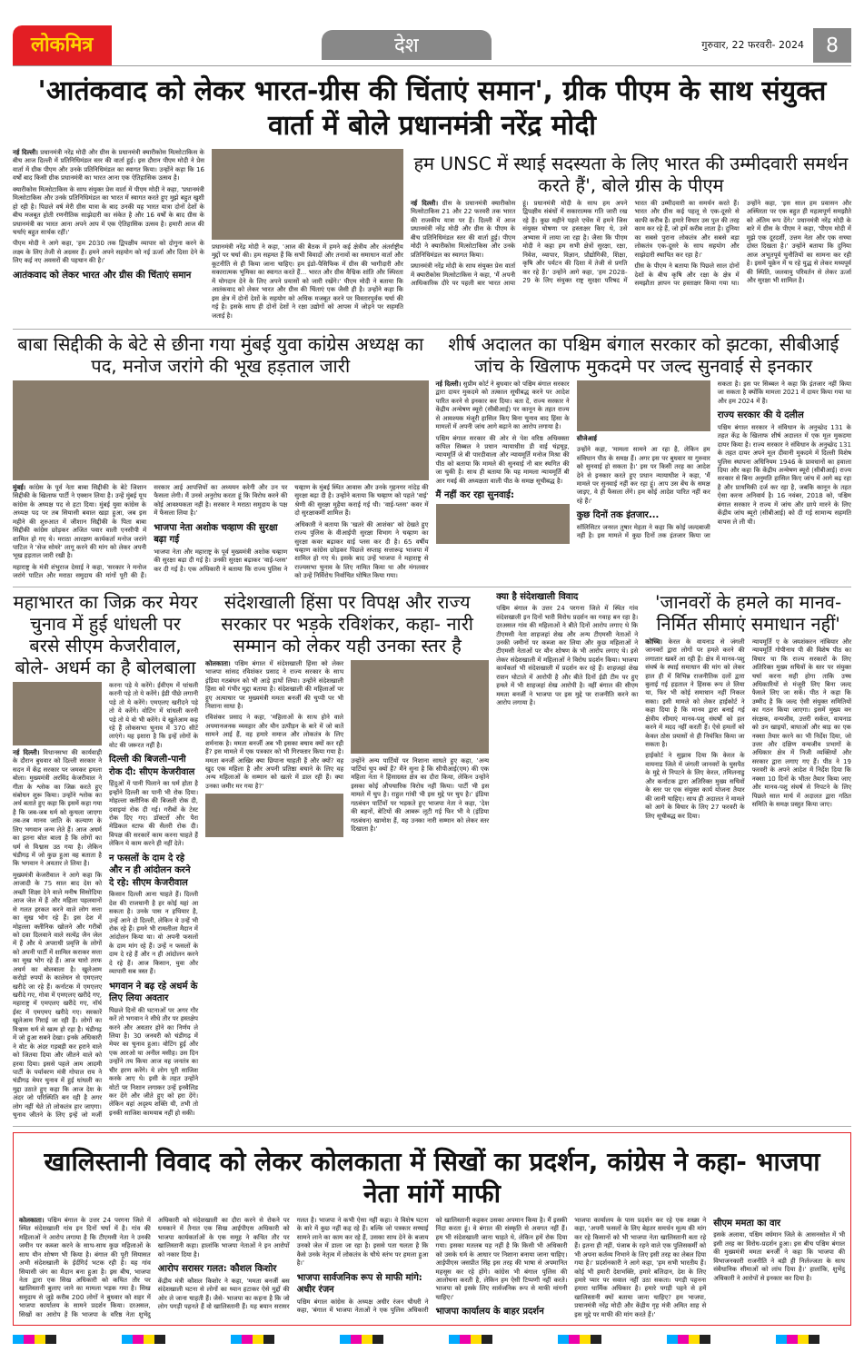लोकमित्र
देश
गुरुवार, 22 फरवरी- 2024
8
'आतंकवाद को लेकर भारत-ग्रीस की चिंताएं समान', ग्रीक पीएम के साथ संयुक्त वार्ता में बोले प्रधानमंत्री नरेंद्र मोदी
नई दिल्ली। प्रधानमंत्री नरेंद्र मोदी और ग्रीस के प्रधानमंत्री क्यारीकोस मित्सोटाकिस के बीच आज दिल्ली में प्रतिनिधिमंडल स्तर की वार्ता हुई। इस दौरान पीएम मोदी ने प्रेस वार्ता में ग्रीक पीएम और उनके प्रतिनिधिमंडल का स्वागत किया। उन्होंने कहा कि 16 वर्षों बाद किसी ग्रीक प्रधानमंत्री का भारत आना एक ऐतिहासिक उत्सव है।
क्यारीकोस मित्सोटाकिस के साथ संयुक्त प्रेस वार्ता में पीएम मोदी ने कहा, 'प्रधानमंत्री मित्सोटाकिस और उनके प्रतिनिधिमंडल का भारत में स्वागत करते हुए मुझे बहुत खुशी हो रही है। पिछले वर्ष मेरी ग्रीस यात्रा के बाद उनकी यह भारत यात्रा दोनों देशों के बीच मजबूत होती रणनीतिक साझेदारी का संकेत है और 16 वर्षों के बाद ग्रीस के प्रधानमंत्री का भारत आना अपने आप में एक ऐतिहासिक उत्सव है। हमारी आज की चर्चाएं बहुत सार्थक रहीं।'
पीएम मोदी ने आगे कहा, 'हम 2030 तक द्विपक्षीय व्यापार को दोगुना करने के लक्ष्य के लिए तेजी से अग्रसर हैं। हमने अपने सहयोग को नई ऊर्जा और दिशा देने के लिए कई नए अवसरों की पहचान की है।'
आतंकवाद को लेकर भारत और ग्रीस की चिंताएं समान
प्रधानमंत्री नरेंद्र मोदी ने कहा, 'आज की बैठक में हमने कई क्षेत्रीय और अंतर्राष्ट्रीय मुद्दों पर चर्चा की। हम सहमत हैं कि सभी विवादों और तनावों का समाधान वार्ता और कूटनीति से ही किया जाना चाहिए। हम इंडो-पैसिफिक में ग्रीस की भागीदारी और सकारात्मक भूमिका का स्वागत करते हैं... भारत और ग्रीस वैश्विक शांति और स्थिरता में योगदान देने के लिए अपने प्रयासों को जारी रखेंगे।' पीएम मोदी ने बताया कि आतंकवाद को लेकर भारत और ग्रीस की चिंताएं एक जैसी ही है। उन्होंने कहा कि इस क्षेत्र में दोनों देशों के सहयोग को अधिक मजबूत करने पर विस्तारपूर्वक चर्चा की गई है। इसके साथ ही दोनों देशों ने रक्षा उद्योगों को आपस में जोड़ने पर सहमति जताई है।
हम UNSC में स्थाई सदस्यता के लिए भारत की उम्मीदवारी समर्थन करते हैं', बोले ग्रीस के पीएम
नई दिल्ली। ग्रीस के प्रधानमंत्री क्यारीकोस मित्सोटाकिस 21 और 22 फरवरी तक भारत की राजकीय यात्रा पर हैं। दिल्ली में आज प्रधानमंत्री नरेंद्र मोदी और ग्रीस के पीएम के बीच प्रतिनिधिमंडल स्तर की वार्ता हुई। पीएम मोदी ने क्यारीकोस मित्सोटाकिस और उनके प्रतिनिधिमंडल का स्वागत किया।
प्रधानमंत्री नरेंद्र मोदी के साथ संयुक्त प्रेस वार्ता में क्यारीकोस मित्सोटाकिस ने कहा, 'मैं अपनी आधिकारिक दौरे पर पहली बार भारत आया हूं। प्रधानमंत्री मोदी के साथ हम अपने द्विपक्षीय संबंधों में सकारात्मक गति जारी रख रहे हैं। कुछ महीने पहले एथेंस में हमने जिस संयुक्त घोषणा पर हस्ताक्षर किए थे, उसे अभ्यास में लाया जा रहा है। जैसा कि पीएम मोदी ने कहा हम सभी क्षेत्रों सुरक्षा, रक्षा, निवेश, व्यापार, विज्ञान, प्रौद्योगिकी, शिक्षा, कृषि और पर्यटन की दिशा में तेजी से प्रगति कर रहे हैं।' उन्होंने आगे कहा, 'हम 2028-29 के लिए संयुक्त राष्ट्र सुरक्षा परिषद में भारत की उम्मीदवारी का समर्थन करते हैं। भारत और ग्रीस कई पहलू से एक-दूसरे से काफी करीब हैं। हमारे विचार उस पुल की तरह काम कर रहे हैं, जो हमें करीब लाता है। दुनिया का सबसे पुराना लोकतंत्र और सबसे बड़ा लोकतंत्र एक-दूसरे के साथ सहयोग और साझेदारी स्थापित कर रहा है।'
ग्रीस के पीएम ने बताया कि पिछले साल दोनों देशों के बीच कृषि और रक्षा के क्षेत्र में समझौता ज्ञापन पर हस्ताक्षर किया गया था। उन्होंने कहा, 'इस साल हम प्रवासन और अस्थिरता पर एक बहुत ही महत्वपूर्ण समझौते को अंतिम रूप देंगे।' प्रधानमंत्री नरेंद्र मोदी के बारे में ग्रीस के पीएम ने कहा, 'पीएम मोदी में मुझे एक दूरदर्शी, उत्तम नेता और एक सच्चा दोस्त दिखता है।' उन्होंने बताया कि दुनिया आज अभूतपूर्व चुनौतियों का सामना कर रही है। इसमें यूक्रेन में च रहे युद्ध से लेकर मध्यपूर्व की स्थिति, जलवायु परिवर्तन से लेकर ऊर्जा और सुरक्षा भी शामिल है।
बाबा सिद्दीकी के बेटे से छीना गया मुंबई युवा कांग्रेस अध्यक्ष का पद, मनोज जरांगे की भूख हड़ताल जारी
मुंबई। कांग्रेस के पूर्व नेता बाबा सिद्दीकी के बेटे जिशान सिद्दीकी के खिलाफ पार्टी ने एक्शन लिया है। उन्हें मुंबई यूथ कांग्रेस के अध्यक्ष पद से हटा दिया। मुंबई युवा कांग्रेस के अध्यक्ष पद पर तब सियासी बवाल खड़ा हुआ, जब इस महीने की शुरुआत में जीशान सिद्दीकी के पिता बाबा सिद्दीकी कांग्रेस छोड़कर अजित पवार वाली एनसीपी में शामिल हो गए थे। मराठा आरक्षण कार्यकर्ता मनोज जरांगे पाटिल ने 'सेज सोयरे' लागू करने की मांग को लेकर अपनी भूख हड़ताल जारी रखी है।
महाराष्ट्र के मंत्री शंभुराज देसाई ने कहा, 'सरकार ने मनोज जरांगे पाटिल और मराठा समुदाय की मांगों पूरी की हैं। सरकार आई आपत्तियों का अध्ययन करेगी और उन पर फैसला लेगी। मैं उनसे अनुरोध करता हूं कि विरोध करने की कोई आवश्यकता नहीं है। सरकार ने मराठा समुदाय के पक्ष में फैसला लिया है।'
भाजपा नेता अशोक चव्हाण की सुरक्षा बढ़ा गई
भाजपा नेता और महाराष्ट्र के पूर्व मुख्यमंत्री अशोक चव्हाण की सुरक्षा बढ़ा दी गई है। उनकी सुरक्षा बढ़ाकर 'वाई-प्लस' कर दी गई है। एक अधिकारी ने बताया कि राज्य पुलिस ने चव्हाण के मुंबई स्थित आवास और उनके गृहनगर नांदेड़ की सुरक्षा बढ़ा दी है। उन्होंने बताया कि चव्हाण को पहले 'वाई' श्रेणी की सुरक्षा मुहैया कराई गई थी। 'वाई-प्लस' कवर में दो सुरक्षाकर्मी शामिल हैं।
अधिकारी ने बताया कि 'खतरे की आशंका' को देखते हुए राज्य पुलिस के वीआईपी सुरक्षा विभाग ने चव्हाण का सुरक्षा कवर बढ़ाकर वाई प्लस कर दी है। 65 वर्षीय चव्हाण कांग्रेस छोड़कर पिछले सप्ताह सत्तारूढ़ भाजपा में शामिल हो गए थे। इसके बाद उन्हें भाजपा ने महाराष्ट्र से राज्यसभा चुनाव के लिए नामित किया था और मंगलवार को उन्हें निर्विरोध निर्वाचित घोषित किया गया।
शीर्ष अदालत का पश्चिम बंगाल सरकार को झटका, सीबीआई जांच के खिलाफ मुकदमे पर जल्द सुनवाई से इनकार
नई दिल्ली। सुप्रीम कोर्ट ने बुधवार को पश्चिम बंगाल सरकार द्वारा दायर मुकदमे को तत्काल सूचीबद्ध करने पर आदेश पारित करने से इनकार कर दिया। बता दें, राज्य सरकार ने केंद्रीय अन्वेषण ब्यूरो (सीबीआई) पर कानून के तहत राज्य से आवश्यक मंजूरी हासिल किए बिना चुनाव बाद हिंसा के मामलों में अपनी जांच आगे बढ़ाने का आरोप लगाया है।
पश्चिम बंगाल सरकार की ओर से पेश वरिष्ठ अधिवक्ता कपिल सिब्बल ने प्रधान न्यायाधीश डी वाई चंद्रचूड़, न्यायमूर्ति जे बी पारदीवाला और न्यायमूर्ति मनोज मिश्रा की पीठ को बताया कि मामले की सुनवाई नौ बार स्थगित की जा चुकी है। साथ ही बताया कि यह मामला न्यायमूर्ति बी आर गवई की अध्यक्षता वाली पीठ के समक्ष सूचीबद्ध है।
मैं नहीं कर रहा सुनवाई:
सीजेआई
उन्होंने कहा, 'मामला सामने आ रहा है, लेकिन हम संविधान पीठ के समक्ष हैं। अगर इस पर बुधवार या गुरुवार को सुनवाई हो सकता है।' इस पर किसी तरह का आदेश देने से इनकार करते हुए प्रधान न्यायाधीश ने कहा, 'मैं मामले पर सुनवाई नहीं कर रहा हूं। आप उस बेंच के समक्ष जाइए, वे ही फैसला लेंगे। हम कोई आदेश पारित नहीं कर रहे हैं।'
कुछ दिनों तक इंतजार...
सॉलिसिटर जनरल तुषार मेहता ने कहा कि कोई जल्दबाजी नहीं है। इस मामले में कुछ दिनों तक इंतजार किया जा सकता है। इस पर सिब्बल ने कहा कि इंतजार नहीं किया जा सकता है क्योंकि मामला 2021 में दायर किया गया था और हम 2024 में हैं।
राज्य सरकार की ये दलील
पश्चिम बंगाल सरकार ने संविधान के अनुच्छेद 131 के तहत केंद्र के खिलाफ शीर्ष अदालत में एक मूल मुकदमा दायर किया है। राज्य सरकार ने संविधान के अनुच्छेद 131 के तहत दायर अपने मूल दीवानी मुकदमे में दिल्ली विशेष पुलिस स्थापना अधिनियम 1946 के प्रावधानों का हवाला दिया और कहा कि केंद्रीय अन्वेषण ब्यूरो (सीबीआई) राज्य सरकार से बिना अनुमति हासिल किए जांच में आगे बढ़ रहा है और प्राथमिकी दर्ज कर रहा है, जबकि कानून के तहत ऐसा करना अनिवार्य है। 16 नवंबर, 2018 को, पश्चिम बंगाल सरकार ने राज्य में जांच और छापे मारने के लिए केंद्रीय जांच ब्यूरो (सीबीआई) को दी गई सामान्य सहमति वापस ले ली थी।
महाभारत का जिक्र कर मेयर चुनाव में हुई धांधली पर बरसे सीएम केजरीवाल, बोले- अधर्म का है बोलबाला
नई दिल्ली। विधानसभा की कार्यवाही के दौरान बुधवार को दिल्ली सरकार ने सदन में केंद्र सरकार पर जमकर हमला बोला। मुख्यमंत्री अरविंद केजरीवाल ने गीता के श्लोक का जिक्र करते हुए संबोधन शुरू किया। उन्होंने श्लोक का अर्थ बताते हुए कहा कि इसमें कहा गया है कि जब-जब धर्म को कुचला जाएगा तब-तब मानव जाति के कल्याण के लिए भगवान जन्म लेते हैं। आज अधर्म का इतना बोल बाला है कि लोगों का धर्म से विश्वास उठ गया है। लेकिन चंडीगढ़ में जो कुछ हुआ वह बताता है कि भगवान ने अवतार ले लिया है।
मुख्यमंत्री केजरीवाल ने आगे कहा कि आजादी के 75 साल बाद देश को अच्छी शिक्षा देने वाले मनीष सिसोदिया आज जेल में हैं और महिला पहलवानों से गलत हरकत करने वाले लोग सत्ता का सुख भोग रहे हैं। इस देश में मोहल्ला क्लीनिक खोलने और गरीबों को दवा दिलवाने वाले सत्येंद्र जैन जेल में हैं और ये अपराधी प्रवृत्ति के लोगों को अपनी पार्टी में शामिल कराकर सत्ता का सुख भोग रहे हैं। आज चारो तरफ अधर्म का बोलबाला है। खुलेआम करोड़ो रुपयों के कालेधन से एमएलए खरीदे जा रहे हैं। कर्नाटक में एमएलए खरीदे गए, गोवा में एमएलए खरीदे गए, महाराष्ट्र में एमएलए खरीदे गए, नॉर्थ ईस्ट में एमएमए खरीदे गए। सरकारें खुलेआम गिराई जा रही हैं। लोगों का विश्वास धर्म से खत्म हो रहा है। चंडीगढ़ में जो हुआ सबने देखा। इनके अधिकारी ने वोट के अंदर गड़बड़ी कर हराने वाले को जितवा दिया और जीतने वाले को हरवा दिया। इससे पहले आम आदमी पार्टी के पर्यावरण मंत्री गोपाल राय ने चंडीगढ़ मेयर चुनाव में हुई धांधली का मुद्दा उठाते हुए कहा कि आज देश के अंदर जो परिस्थिति बन रही है अगर लोग नहीं चेते तो लोकतंत्र हार जाएगा। चुनाव जीतने के लिए इन्हें जो मर्जी करना पड़े ये करेंगे। ईवीएम में धांधली करनी पड़े तो ये करेंगे। ईडी पीछे लगानी पड़े तो ये करेंगे। एमएलए खरीदने पड़े तो ये करेंगे। वोटिंग में धांधली करनी पड़े तो ये वो भी करेंगे। ये खुलेआम कह रहे हैं लोकसभा चुनाव में 370 सीटें लाएंगे। यह इशारा है कि इन्हें लोगों के वोट की जरूरत नहीं है।
दिल्ली की बिजली-पानी रोक दी: सीएम केजरीवाल
हिंदुओं में पानी पिलाने का धर्म होता है इन्होंने दिल्ली का पानी भी रोक दिया। मोहल्ला क्लीनिक की बिजली रोक दी, दवाइयां रोक दी गई। गरीबों के टेस्ट रोक दिए गए। डॉक्टरों और पैरा मेडिकल स्टाफ की सैलरी रोक दी। विपक्ष की सरकारें काम करना चाहते हैं लेकिन ये काम करने ही नहीं देते।
न फसलों के दाम दे रहे और न ही आंदोलन करने दे रहे: सीएम केजरीवाल
किसान दिल्ली आना चाहते हैं। दिल्ली देश की राजधानी है हर कोई यहां आ सकता है। उनके पास न हथियार है, उन्हें आने दो दिल्ली, लेकिन ये उन्हें भी रोक रहे हैं। हमने भी रामलीला मैदान में आंदोलन किया था। वो अपनी फसलों के दाम मांग रहे हैं। उन्हें न फसलों के दाम दे रहे हैं और न ही आंदोलन करने दे रहे हैं। आज किसान, युवा और व्यापारी सब त्रस्त हैं।
भगवान ने बढ़ रहे अधर्म के लिए लिया अवतार
पिछले दिनों की घटनाओं पर अगर गौर करें तो भगवान ने सीधे तौर पर हस्तक्षेप करने और अवतार होने का निर्णय ले लिया है। 30 जनवरी को चंडीगढ़ में मेयर का चुनाव हुआ। वोटिंग हुई और एक आरओ था अनील मसीह। उस दिन उन्होंने तय किया आज वह जनतंत्र का चीर हरण करेंगे। ये लोग पूरी साजिश करके आए थे। इसी के तहत उन्होंने वोटों पर निशान लगाकर उन्हें इनवैलिड कर देंगे और जीते हुए को हरा देंगे। लेकिन वहां अदृश्य शक्ति थी, तभी तो इनकी साजिश कामयाब नहीं हो सकी।
संदेशखाली हिंसा पर विपक्ष और राज्य सरकार पर भड़के रविशंकर, कहा- नारी सम्मान को लेकर यही उनका स्तर है
कोलकाता। पश्चिम बंगाल में संदेशखाली हिंसा को लेकर भाजपा सांसद रविशंकर प्रसाद ने राज्य सरकार के साथ इंडिया गठबंधन को भी आड़े हाथों लिया। उन्होंने संदेशखाली हिंसा को गंभीर मुद्दा बताया है। संदेशखाली की महिलाओं पर हुए अत्याचार पर मुख्यमंत्री ममता बनर्जी की चुप्पी पर भी निशाना साधा है।
रविशंकर प्रसाद ने कहा, 'महिलाओं के साथ होने वाले अपमानजनक व्यवहार और यौन उत्पीड़न के बारे में जो बातें सामने आई हैं, वह हमारे समाज और लोकतंत्र के लिए शर्मनाक है। ममता बनर्जी अब भी इसका बचाव क्यों कर रही हैं? इस मामले में एक पत्रकार को भी गिरफ्तार किया गया है। ममता बनर्जी आखिर क्या छिपाना चाहती हैं और क्यों? वह खुद एक महिला है और अपनी प्रतिष्ठा बचाने के लिए वह अन्य महिलाओं के सम्मान को खतरे में डाल रही हैं। क्या उनका जमीर मर गया है?'
उन्होंने अन्य पार्टियों पर निशाना साधते हुए कहा, 'अन्य पार्टियां चुप क्यों हैं? मैंने सुना है कि सीपीआई(एम) की एक महिला नेता ने हिंसाग्रस्त क्षेत्र का दौरा किया, लेकिन उन्होंने इसका कोई औपचारिक विरोध नहीं किया। पार्टी भी इस मामले में चुप है। राहुल गांधी भी इस मुद्दे पर चुप है।' इंडिया गठबंधन पार्टियों पर भड़कते हुए भाजपा नेता ने कहा, 'देश की बहनों, बेटियों की आबरू लूटी गई फिर भी वे (इंडिया गठबंधन) खामोश हैं, यह उनका नारी सम्मान को लेकर स्तर दिखाता है।'
क्या है संदेशखाली विवाद
पश्चिम बंगाल के उत्तर 24 परगना जिले में स्थित गांव संदेशखाली इन दिनों भारी विरोध प्रदर्शन का गवाह बन रहा है। दरअसल गांव की महिलाओं ने बीते दिनों आरोप लगाए थे कि टीएमसी नेता शाहजहां शेख और अन्य टीएमसी नेताओं ने उनकी जमीनों पर कब्जा कर लिया और कुछ महिलाओं ने टीएमसी नेताओं पर यौन शोषण के भी आरोप लगाए थे। इसे लेकर संदेशखाली में महिलाओं ने विरोध प्रदर्शन किया। भाजपा कार्यकर्ता भी संदेशखाली में प्रदर्शन कर रहे हैं। शाहजहां शेख राशन घोटाले में आरोपी है और बीते दिनों ईडी टीम पर हुए हमले में भी शाहजहां शेख आरोपी है। वहीं बंगाल की सीएम ममता बनर्जी ने भाजपा पर इस मुद्दे पर राजनीति करने का आरोप लगाया है।
'जानवरों के हमले का मानव- निर्मित सीमाएं समाधान नहीं'
कोच्चि। केरल के वायनाड से जंगली जानवरों द्वारा लोगों पर हमले करने की लगातार खबरें आ रही हैं। क्षेत्र में मानव-पशु संघर्ष के स्थाई समाधान की मांग को लेकर हाल ही में विभिन्न राजनीतिक दलों द्वारा बुलाई गई हड़ताल ने हिंसक रूप ले लिया था, फिर भी कोई समाधान नहीं निकल सका। इसी मामले को लेकर हाईकोर्ट ने कहा दिया है कि मानव द्वारा बनाई गई क्षेत्रीय सीमाएं मानव-पशु संघर्षों को हल करने में मदद नहीं करती हैं। ऐसे हमलों को केवल ठोस प्रयासों से ही नियंत्रित किया जा सकता है।
हाईकोर्ट ने सुझाव दिया कि केरल के वायनाड जिले में जंगली जानवरों के घुसपैठ के मुद्दे से निपटने के लिए केरल, तमिलनाडु और कर्नाटक द्वारा अतिरिक्त मुख्य सचिवों के स्तर पर एक संयुक्त कार्य योजना तैयार की जानी चाहिए। साथ ही अदालत ने मामले को आगे के विचार के लिए 27 फरवरी के लिए सूचीबद्ध कर दिया।
न्यायमूर्ति ए के जयशंकरन नांबियार और न्यायमूर्ति गोपीनाथ पी की विशेष पीठ का विचार था कि राज्य सरकारों के लिए अतिरिक्त मुख्य सचिवों के स्तर पर संयुक्त चर्चा करना सही होगा ताकि उच्च अधिकारियों से मंजूरी लिए बिना जल्द फैसले लिए जा सकें। पीठ ने कहा कि उम्मीद है कि जल्द ऐसी संयुक्त समितियों का गठन किया जाएगा। इसमें मुख्य वन संरक्षक, वन्यजीव, उत्तरी सर्कल, वायनाड को उन खाइयों, बाधाओं और बाड़ का एक नक्शा तैयार करने का भी निर्देश दिया, जो उत्तर और दक्षिण वन्यजीव प्रभागों के अधिकार क्षेत्र में निजी व्यक्तियों और सरकार द्वारा लगाए गए हैं। पीठ ने 19 फरवरी के अपने आदेश में निर्देश दिया कि नक्शा 10 दिनों के भीतर तैयार किया जाए और मानव-पशु संघर्ष से निपटने के लिए पिछले साल मार्च में अदालत द्वारा गठित समिति के समक्ष प्रस्तुत किया जाए।
खालिस्तानी विवाद को लेकर कोलकाता में सिखों का प्रदर्शन, कांग्रेस ने कहा- भाजपा नेता मांगें माफी
कोलकाता। पश्चिम बंगाल के उत्तर 24 परगना जिले में स्थित संदेशखाली गांव इन दिनों चर्चा में है। गांव की महिलाओं ने आरोप लगाया है कि टीएमसी नेता ने उनकी जमीन पर कब्जा करने के साथ-साथ कुछ महिलाओं के साथ यौन शोषण भी किया है। बंगाल की पूरी सियासत अभी संदेशखाली के ईर्दगिर्द भटक रही है। यह गांव सियासी जंग का मैदान बना हुआ है। इस बीच, भाजपा नेता द्वारा एक सिख अधिकारी को कथित तौर पर खालिस्तानी बुलाए जाने का मामला भड़क गया है। सिख समुदाय से जुड़े करीब 200 लोगों ने बुधवार को शहर में भाजपा कार्यालय के सामने प्रदर्शन किया। दरअसल, सिखों का आरोप है कि भाजपा के वरिष्ठ नेता शुभेंदु अधिकारी को संदेशखाली का दौरा करने से रोकने पर धमकाने में तैनात एक सिख आईपीएस अधिकारी को भाजपा कार्यकर्ताओं के एक समूह ने कथित तौर पर खालिस्तानी कहा। हालांकि भाजपा नेताओं ने इन आरोपों को नकार दिया है।
आरोप सरासर गलत: कौशल किशोर
केंद्रीय मंत्री कौशल किशोर ने कहा, 'ममता बनर्जी बस संदेशखाली घटना से लोगों का ध्यान हटाकर ऐसे मुद्दों की ओर ले जाना चाहती हैं। जैसे- भाजपा का कहना है कि जो लोग पगड़ी पहनते हैं वो खालिस्तानी हैं। यह बयान सरासर गलत है। भाजपा ने कभी ऐसा नहीं कहा। वे विशेष घटना के बारे में कुछ नहीं कह रहे हैं। बल्कि जो पत्रकार सच्चाई सामने लाने का काम कर रहे हैं, उसका साथ देने के बजाय उनको जेल में डाला जा रहा है। इससे पता चलता है कि कैसे उनके नेतृत्व में लोकतंत्र के चौथे स्तंभ पर हमला हुआ है।'
भाजपा सार्वजनिक रूप से माफी मांगे: अधीर रंजन
पश्चिम बंगाल कांग्रेस के अध्यक्ष अधीर रंजन चौधरी ने कहा, 'बंगाल में भाजपा नेताओं ने एक पुलिस अधिकारी को खालिस्तानी कहकर उसका अपमान किया है। मैं इसकी निंदा करता हूं। वे बंगाल की संस्कृति से अवगत नहीं हैं। हम भी संदेशखाली जाना चाहते थे, लेकिन हमें रोक दिया गया। इसका मतलब यह नहीं है कि किसी भी अधिकारी को उसके धर्म के आधार पर निशाना बनाया जाना चाहिए। आईपीएस जसप्रीत सिंह इस तरह की भाषा से अपमानित महसूस कर रहे होंगे। कांग्रेस भी बंगाल पुलिस की आलोचना करती है, लेकिन हम ऐसी टिप्पणी नहीं करते। भाजपा को इसके लिए सार्वजनिक रूप से माफी मांगनी चाहिए।'
भाजपा कार्यालय के बाहर प्रदर्शन
भाजपा कार्यालय के पास प्रदर्शन कर रहे एक शख्स ने कहा, 'अपनी फसलों के लिए बेहतर समर्थन मूल्य की मांग कर रहे किसानों को भी भाजपा नेता खालिस्तानी बता रहे हैं। इतना ही नहीं, पंजाब के रहने वाले एक पुलिसकर्मी को भी अपना कर्तव्य निभाने के लिए इसी तरह का लेबल दिया गया है।' प्रदर्शनकारी ने आगे कहा, 'हम सभी भारतीय हैं। कोई भी हमारी देशभक्ति, हमारे बलिदान, देश के लिए हमारे प्यार पर सवाल नहीं उठा सकता। पगड़ी पहनना हमारा धार्मिक अधिकार है। हमारे पगड़ी पहने से हमें खालिस्तानी क्यों बताया जाना चाहिए? हम भाजपा, प्रधानमंत्री नरेंद्र मोदी और केंद्रीय गृह मंत्री अमित शाह से इस मुद्दे पर माफी की मांग करते हैं।'
सीएम ममता का वार
इसके अलावा, पश्चिम वर्धमान जिले के आसनसोल में भी इसी तरह का विरोध-प्रदर्शन हुआ। इस बीच पश्चिम बंगाल की मुख्यमंत्री ममता बनर्जी ने कहा कि भाजपा की विभाजनकारी राजनीति ने बड़ी ही निर्लज्जता के साथ संवैधानिक सीमाओं को लांघ दिया है।' हालांकि, शुभेंदु अधिकारी ने आरोपों से इनकार कर दिया है।